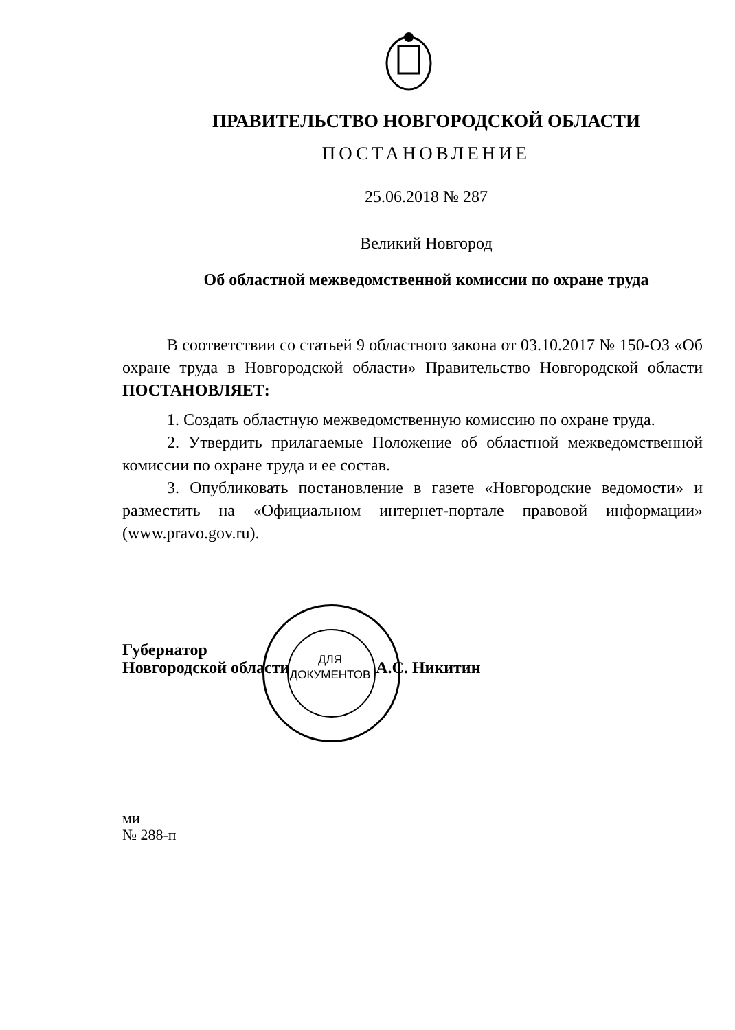ПРАВИТЕЛЬСТВО НОВГОРОДСКОЙ ОБЛАСТИ
ПОСТАНОВЛЕНИЕ
25.06.2018 № 287
Великий Новгород
Об областной межведомственной комиссии по охране труда
В соответствии со статьей 9 областного закона от 03.10.2017 № 150-ОЗ «Об охране труда в Новгородской области» Правительство Новгородской области ПОСТАНОВЛЯЕТ:
1. Создать областную межведомственную комиссию по охране труда.
2. Утвердить прилагаемые Положение об областной межведомственной комиссии по охране труда и ее состав.
3. Опубликовать постановление в газете «Новгородские ведомости» и разместить на «Официальном интернет-портале правовой информации» (www.pravo.gov.ru).
Губернатор
Новгородской области А.С. Никитин
ми
№ 288-п
ДЛЯ
ДОКУМЕНТОВ